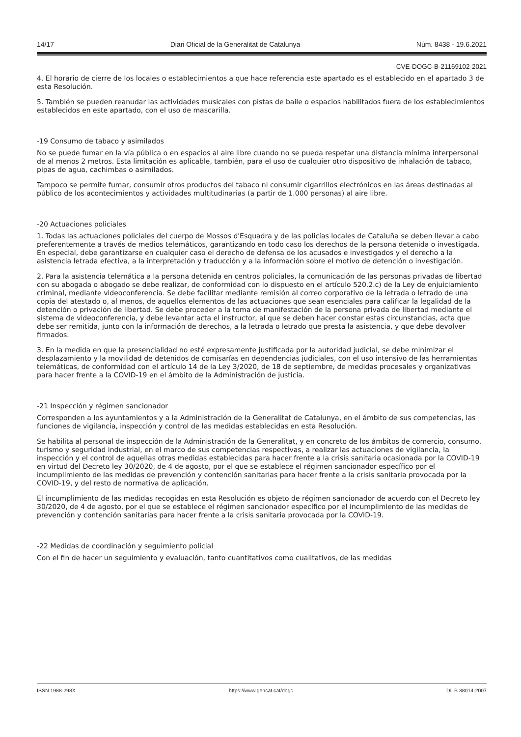14/17 Diari Oficial de la Generalitat de Catalunya Núm. 8438 - 19.6.2021
CVE-DOGC-B-21169102-2021
4. El horario de cierre de los locales o establecimientos a que hace referencia este apartado es el establecido en el apartado 3 de esta Resolución.
5. También se pueden reanudar las actividades musicales con pistas de baile o espacios habilitados fuera de los establecimientos establecidos en este apartado, con el uso de mascarilla.
-19 Consumo de tabaco y asimilados
No se puede fumar en la vía pública o en espacios al aire libre cuando no se pueda respetar una distancia mínima interpersonal de al menos 2 metros. Esta limitación es aplicable, también, para el uso de cualquier otro dispositivo de inhalación de tabaco, pipas de agua, cachimbas o asimilados.
Tampoco se permite fumar, consumir otros productos del tabaco ni consumir cigarrillos electrónicos en las áreas destinadas al público de los acontecimientos y actividades multitudinarias (a partir de 1.000 personas) al aire libre.
-20 Actuaciones policiales
1. Todas las actuaciones policiales del cuerpo de Mossos d'Esquadra y de las policías locales de Cataluña se deben llevar a cabo preferentemente a través de medios telemáticos, garantizando en todo caso los derechos de la persona detenida o investigada. En especial, debe garantizarse en cualquier caso el derecho de defensa de los acusados e investigados y el derecho a la asistencia letrada efectiva, a la interpretación y traducción y a la información sobre el motivo de detención o investigación.
2. Para la asistencia telemática a la persona detenida en centros policiales, la comunicación de las personas privadas de libertad con su abogada o abogado se debe realizar, de conformidad con lo dispuesto en el artículo 520.2.c) de la Ley de enjuiciamiento criminal, mediante videoconferencia. Se debe facilitar mediante remisión al correo corporativo de la letrada o letrado de una copia del atestado o, al menos, de aquellos elementos de las actuaciones que sean esenciales para calificar la legalidad de la detención o privación de libertad. Se debe proceder a la toma de manifestación de la persona privada de libertad mediante el sistema de videoconferencia, y debe levantar acta el instructor, al que se deben hacer constar estas circunstancias, acta que debe ser remitida, junto con la información de derechos, a la letrada o letrado que presta la asistencia, y que debe devolver firmados.
3. En la medida en que la presencialidad no esté expresamente justificada por la autoridad judicial, se debe minimizar el desplazamiento y la movilidad de detenidos de comisarías en dependencias judiciales, con el uso intensivo de las herramientas telemáticas, de conformidad con el artículo 14 de la Ley 3/2020, de 18 de septiembre, de medidas procesales y organizativas para hacer frente a la COVID-19 en el ámbito de la Administración de justicia.
-21 Inspección y régimen sancionador
Corresponden a los ayuntamientos y a la Administración de la Generalitat de Catalunya, en el ámbito de sus competencias, las funciones de vigilancia, inspección y control de las medidas establecidas en esta Resolución.
Se habilita al personal de inspección de la Administración de la Generalitat, y en concreto de los ámbitos de comercio, consumo, turismo y seguridad industrial, en el marco de sus competencias respectivas, a realizar las actuaciones de vigilancia, la inspección y el control de aquellas otras medidas establecidas para hacer frente a la crisis sanitaria ocasionada por la COVID-19 en virtud del Decreto ley 30/2020, de 4 de agosto, por el que se establece el régimen sancionador específico por el incumplimiento de las medidas de prevención y contención sanitarias para hacer frente a la crisis sanitaria provocada por la COVID-19, y del resto de normativa de aplicación.
El incumplimiento de las medidas recogidas en esta Resolución es objeto de régimen sancionador de acuerdo con el Decreto ley 30/2020, de 4 de agosto, por el que se establece el régimen sancionador específico por el incumplimiento de las medidas de prevención y contención sanitarias para hacer frente a la crisis sanitaria provocada por la COVID-19.
-22 Medidas de coordinación y seguimiento policial
Con el fin de hacer un seguimiento y evaluación, tanto cuantitativos como cualitativos, de las medidas
ISSN 1988-298X https://www.gencat.cat/dogc DL B 38014-2007